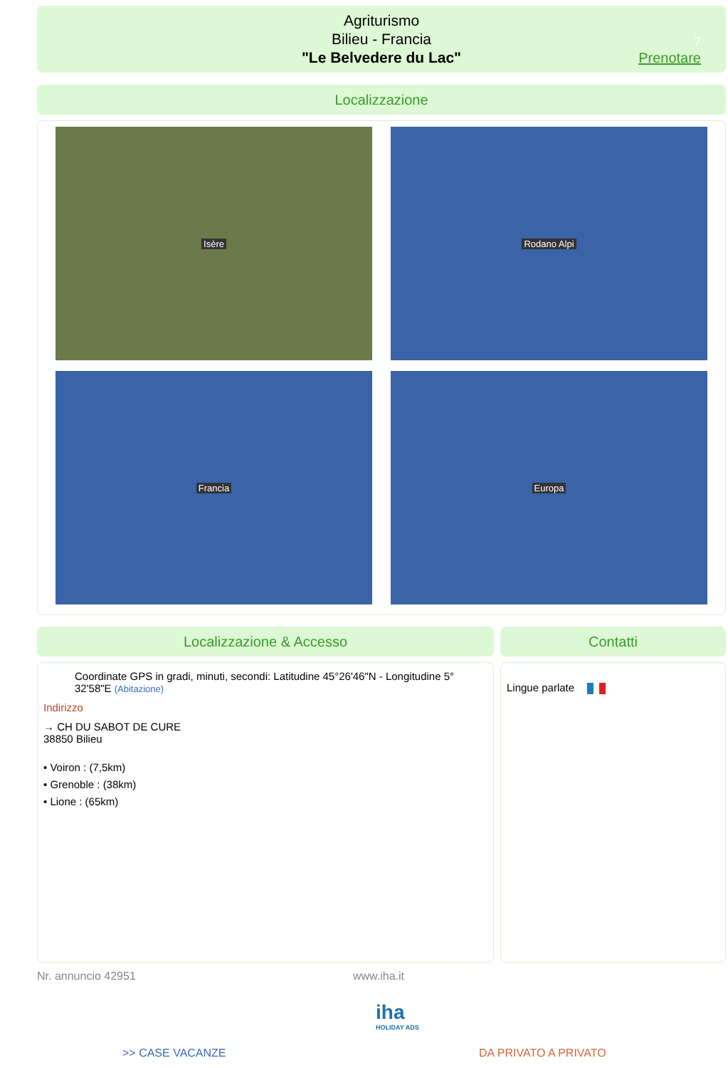Agriturismo
Bilieu - Francia
"Le Belvedere du Lac"
7
Prenotare
Localizzazione
Isère Rodano Alpi
Francia Europa
Localizzazione & Accesso Contatti
Coordinate GPS in gradi, minuti, secondi: Latitudine 45°26'46"N - Longitudine 5° 32'58"E (Abitazione)
Indirizzo
→ CH DU SABOT DE CURE
38850 Bilieu
• Voiron : (7,5km)
• Grenoble : (38km)
• Lione : (65km)
Lingue parlate
Nr. annuncio 42951 www.iha.it
iha
HOLIDAY ADS
>> CASE VACANZE DA PRIVATO A PRIVATO